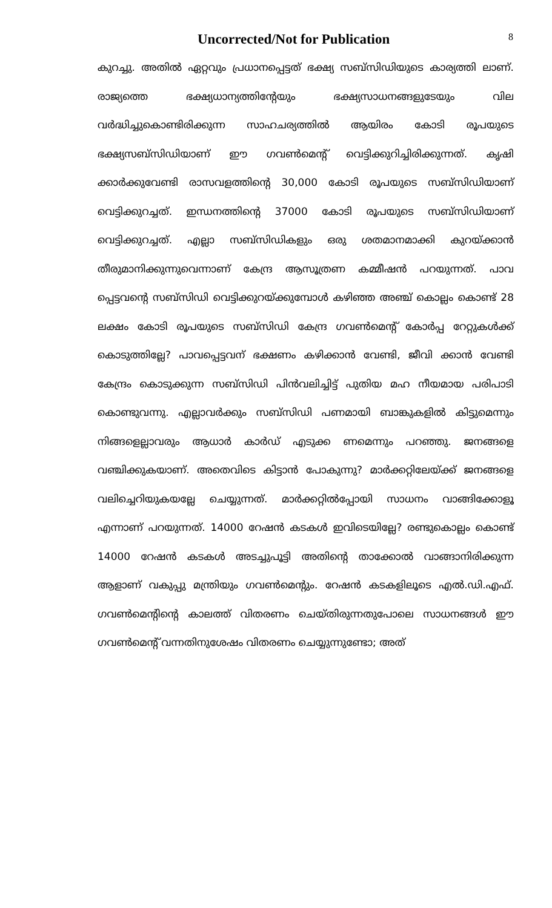Uncorrected/Not for Publication
8
കുറച്ചു. അതിൽ ഏറ്റവും പ്രധാനപ്പെട്ടത് ഭക്ഷ്യ സബ്സിഡിയുടെ കാര്യത്തി ലാണ്. രാജ്യത്തെ ഭക്ഷ്യധാന്യത്തിന്റേയും ഭക്ഷ്യസാധനങ്ങളുടേയും വില വർദ്ധിച്ചുകൊണ്ടിരിക്കുന്ന സാഹചര്യത്തിൽ ആയിരം കോടി രൂപയുടെ ഭക്ഷ്യസബ്സിഡിയാണ് ഈ ഗവൺമെന്റ് വെട്ടിക്കുറിച്ചിരിക്കുന്നത്. കൃഷി ക്കാർക്കുവേണ്ടി രാസവളത്തിന്റെ 30,000 കോടി രൂപയുടെ സബ്സിഡിയാണ് വെട്ടിക്കുറച്ചത്. ഇന്ധനത്തിന്റെ 37000 കോടി രൂപയുടെ സബ്സിഡിയാണ് വെട്ടിക്കുറച്ചത്. എല്ലാ സബ്സിഡികളും ഒരു ശതമാനമാക്കി കുറയ്ക്കാൻ തീരുമാനിക്കുന്നുവെന്നാണ് കേന്ദ്ര ആസൂത്രണ കമ്മീഷൻ പറയുന്നത്. പാവ പ്പെട്ടവന്റെ സബ്സിഡി വെട്ടിക്കുറയ്ക്കുമ്പോൾ കഴിഞ്ഞ അഞ്ച് കൊല്ലം കൊണ്ട് 28 ലക്ഷം കോടി രൂപയുടെ സബ്സിഡി കേന്ദ്ര ഗവൺമെന്റ് കോർപ്പ റേറ്റുകൾക്ക് കൊടുത്തില്ലേ? പാവപ്പെട്ടവന് ഭക്ഷണം കഴിക്കാൻ വേണ്ടി, ജീവി ക്കാൻ വേണ്ടി കേന്ദ്രം കൊടുക്കുന്ന സബ്സിഡി പിൻവലിച്ചിട്ട് പുതിയ മഹ നീയമായ പരിപാടി കൊണ്ടുവന്നു. എല്ലാവർക്കും സബ്സിഡി പണമായി ബാങ്കുകളിൽ കിട്ടുമെന്നും നിങ്ങളെല്ലാവരും ആധാർ കാർഡ് എടുക്ക ണമെന്നും പറഞ്ഞു. ജനങ്ങളെ വഞ്ചിക്കുകയാണ്. അതെവിടെ കിട്ടാൻ പോകുന്നു? മാർക്കറ്റിലേയ്ക്ക് ജനങ്ങളെ വലിച്ചെറിയുകയല്ലേ ചെയ്യുന്നത്. മാർക്കറ്റിൽപ്പോയി സാധനം വാങ്ങിക്കോളൂ എന്നാണ് പറയുന്നത്. 14000 റേഷൻ കടകൾ ഇവിടെയില്ലേ? രണ്ടുകൊല്ലം കൊണ്ട് 14000 റേഷൻ കടകൾ അടച്ചുപൂട്ടി അതിന്റെ താക്കോൽ വാങ്ങാനിരിക്കുന്ന ആളാണ് വകുപ്പു മന്ത്രിയും ഗവൺമെന്റും. റേഷൻ കടകളിലൂടെ എൽ.ഡി.എഫ്. ഗവൺമെന്റിന്റെ കാലത്ത് വിതരണം ചെയ്തിരുന്നതുപോലെ സാധനങ്ങൾ ഈ ഗവൺമെന്റ് വന്നതിനുശേഷം വിതരണം ചെയ്യുന്നുണ്ടോ; അത്